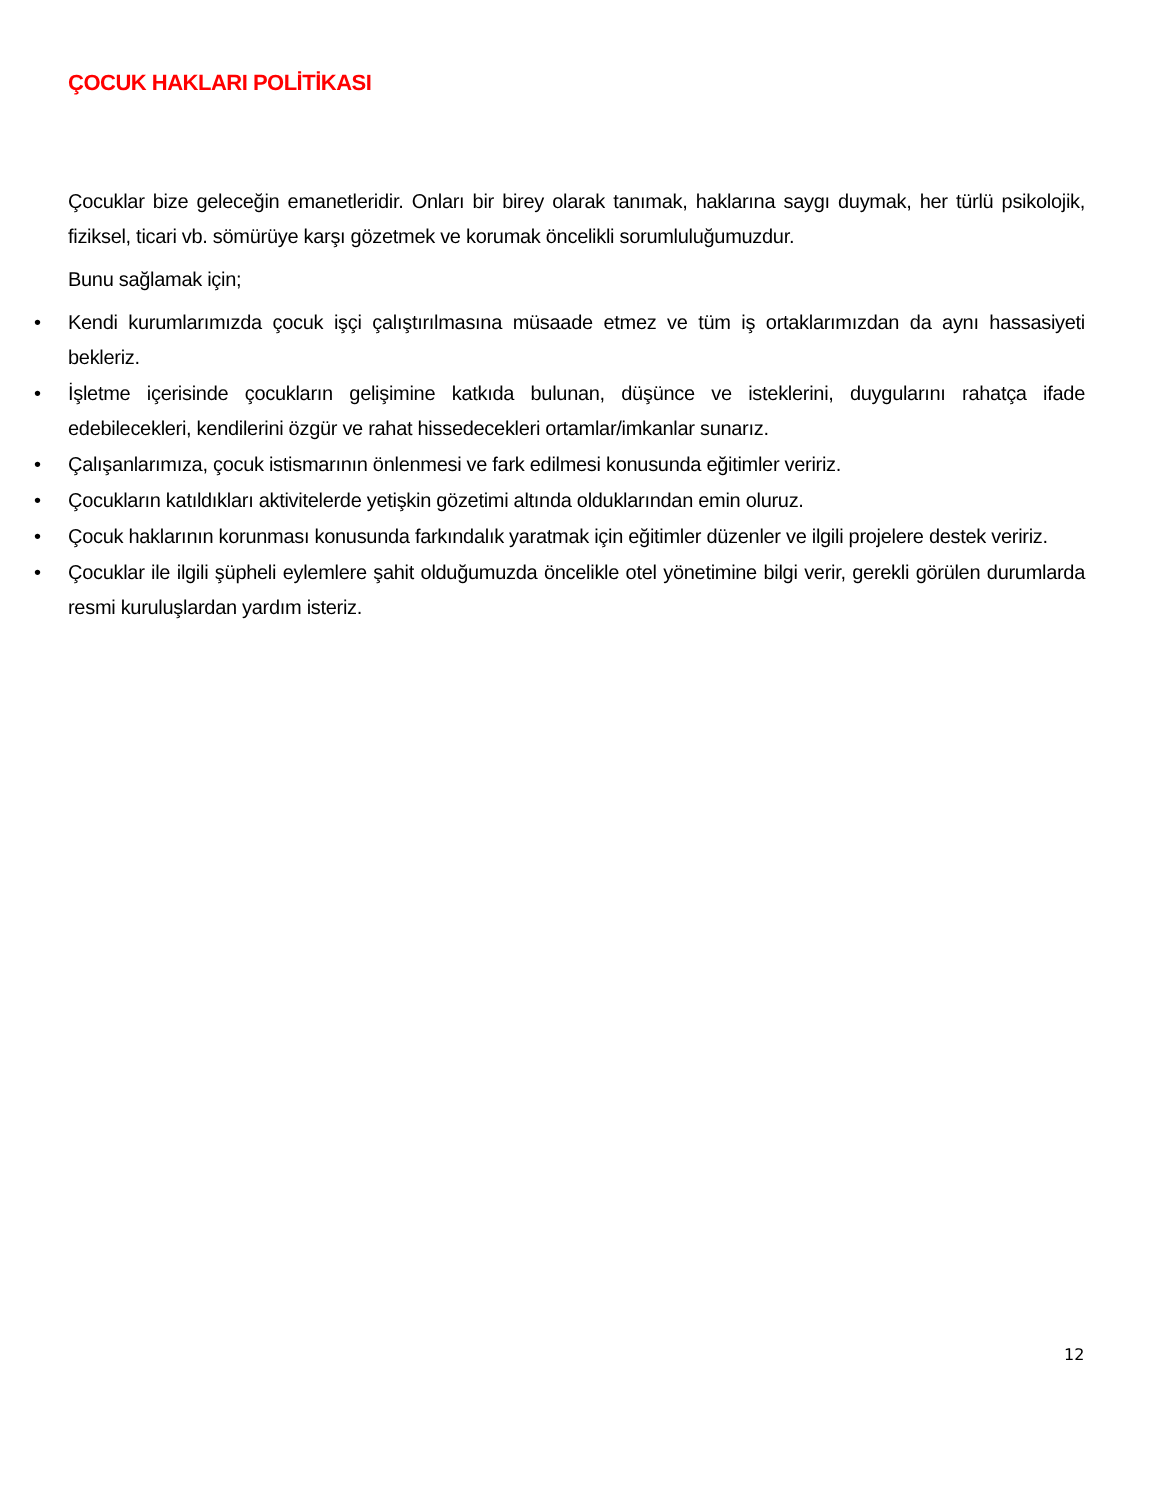ÇOCUK HAKLARI POLİTİKASI
Çocuklar bize geleceğin emanetleridir. Onları bir birey olarak tanımak, haklarına saygı duymak, her türlü psikolojik, fiziksel, ticari vb. sömürüye karşı gözetmek ve korumak öncelikli sorumluluğumuzdur.
Bunu sağlamak için;
• Kendi kurumlarımızda çocuk işçi çalıştırılmasına müsaade etmez ve tüm iş ortaklarımızdan da aynı hassasiyeti bekleriz.
• İşletme içerisinde çocukların gelişimine katkıda bulunan, düşünce ve isteklerini, duygularını rahatça ifade edebilecekleri, kendilerini özgür ve rahat hissedecekleri ortamlar/imkanlar sunarız.
• Çalışanlarımıza, çocuk istismarının önlenmesi ve fark edilmesi konusunda eğitimler veririz.
• Çocukların katıldıkları aktivitelerde yetişkin gözetimi altında olduklarından emin oluruz.
• Çocuk haklarının korunması konusunda farkındalık yaratmak için eğitimler düzenler ve ilgili projelere destek veririz.
• Çocuklar ile ilgili şüpheli eylemlere şahit olduğumuzda öncelikle otel yönetimine bilgi verir, gerekli görülen durumlarda resmi kuruluşlardan yardım isteriz.
12